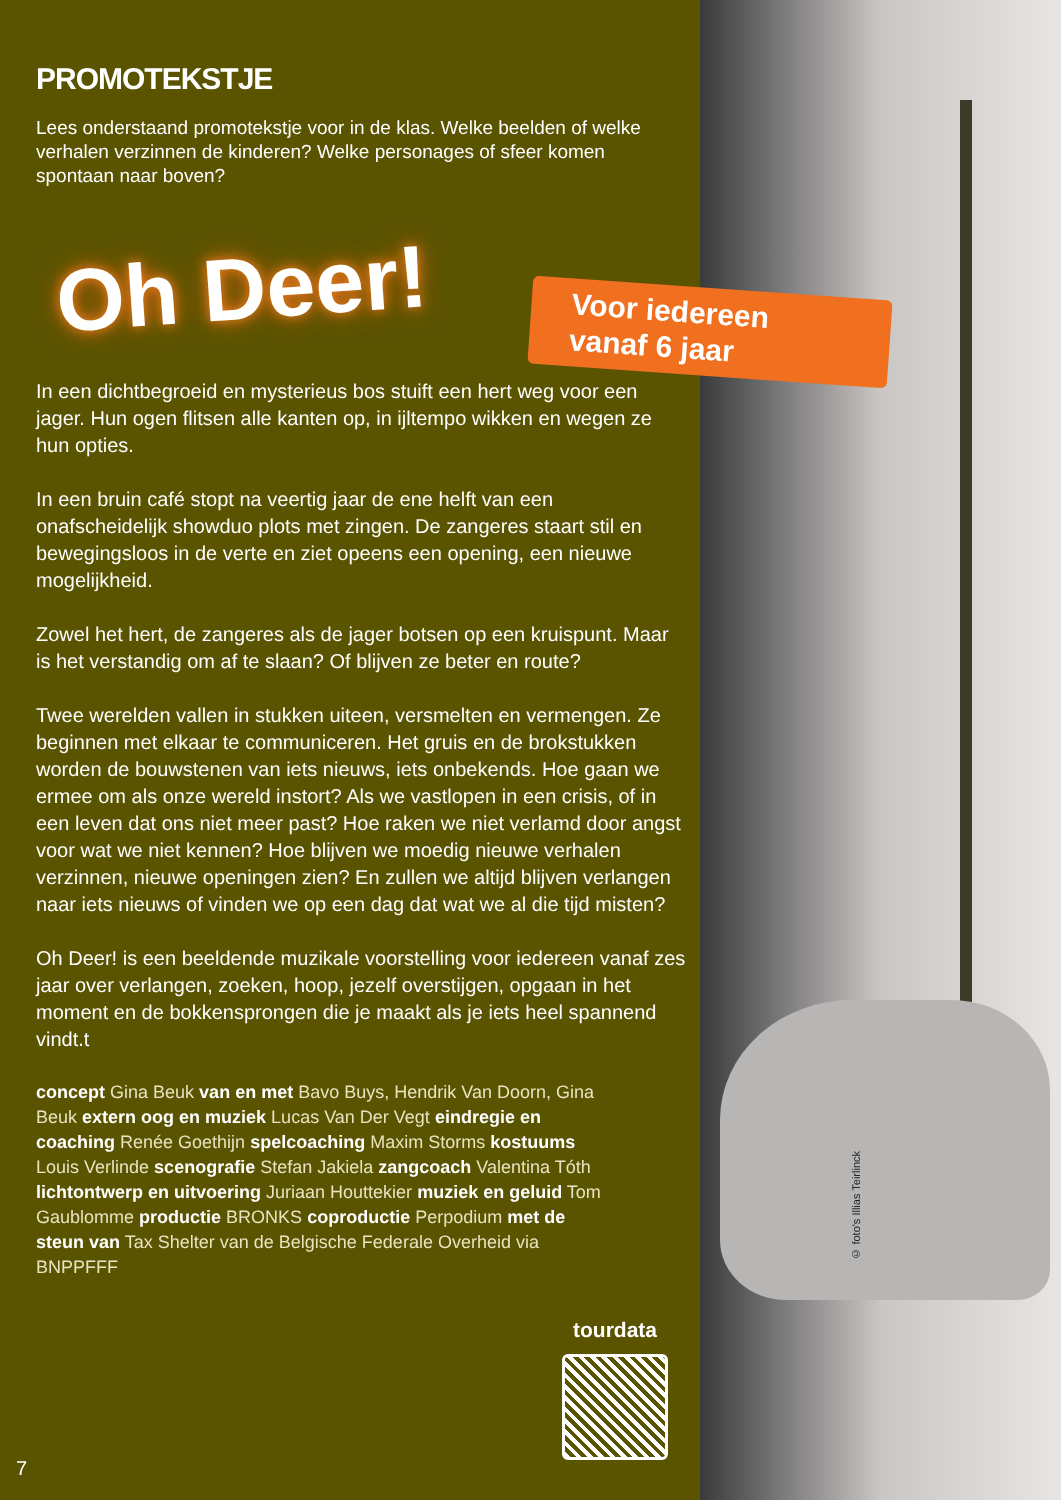PROMOTEKSTJE
Lees onderstaand promotekstje voor in de klas. Welke beelden of welke verhalen verzinnen de kinderen? Welke personages of sfeer komen spontaan naar boven?
Oh Deer!
Voor iedereen
vanaf 6 jaar
In een dichtbegroeid en mysterieus bos stuift een hert weg voor een jager. Hun ogen flitsen alle kanten op, in ijltempo wikken en wegen ze hun opties.
In een bruin café stopt na veertig jaar de ene helft van een onafscheidelijk showduo plots met zingen. De zangeres staart stil en bewegingsloos in de verte en ziet opeens een opening, een nieuwe mogelijkheid.
Zowel het hert, de zangeres als de jager botsen op een kruispunt. Maar is het verstandig om af te slaan? Of blijven ze beter en route?
Twee werelden vallen in stukken uiteen, versmelten en vermengen. Ze beginnen met elkaar te communiceren. Het gruis en de brokstukken worden de bouwstenen van iets nieuws, iets onbekends. Hoe gaan we ermee om als onze wereld instort? Als we vastlopen in een crisis, of in een leven dat ons niet meer past? Hoe raken we niet verlamd door angst voor wat we niet kennen? Hoe blijven we moedig nieuwe verhalen verzinnen, nieuwe openingen zien? En zullen we altijd blijven verlangen naar iets nieuws of vinden we op een dag dat wat we al die tijd misten?
Oh Deer! is een beeldende muzikale voorstelling voor iedereen vanaf zes jaar over verlangen, zoeken, hoop, jezelf overstijgen, opgaan in het moment en de bokkensprongen die je maakt als je iets heel spannend vindt.t
concept Gina Beuk van en met Bavo Buys, Hendrik Van Doorn, Gina Beuk extern oog en muziek Lucas Van Der Vegt eindregie en coaching Renée Goethijn spelcoaching Maxim Storms kostuums Louis Verlinde scenografie Stefan Jakiela zangcoach Valentina Tóth lichtontwerp en uitvoering Juriaan Houttekier muziek en geluid Tom Gaublomme productie BRONKS coproductie Perpodium met de steun van Tax Shelter van de Belgische Federale Overheid via BNPPFFF
tourdata
7
© foto's Illias Teirlinck